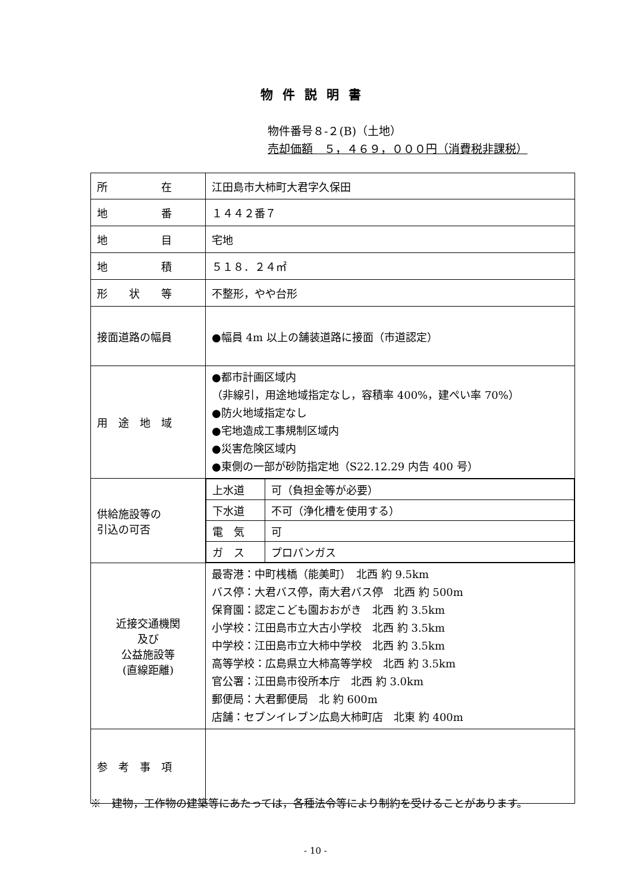物件説明書
物件番号８-２(B)（土地）
売却価額　５，４６９，０００円（消費税非課税）
| 所 在 | 江田島市大柿町大君字久保田 |
| 地 番 | １４４２番７ |
| 地 目 | 宅地 |
| 地 積 | ５１８．２４㎡ |
| 形 状 等 | 不整形，やや台形 |
| 接面道路の幅員 | ●幅員 4m 以上の舗装道路に接面（市道認定） |
| 用 途 地 域 | ●都市計画区域内 （非線引，用途地域指定なし，容積率 400%，建ぺい率 70%） ●防火地域指定なし ●宅地造成工事規制区域内 ●災害危険区域内 ●東側の一部が砂防指定地（S22.12.29 内告 400 号） |
| 供給施設等の 引込の可否 | / 上水道 / 可（負担金等が必要） / / 下水道 / 不可（浄化槽を使用する） / / 電 気 / 可 / / ガ ス / プロパンガス / |
| 近接交通機関 及び 公益施設等 (直線距離) | 最寄港：中町桟橋（能美町） 北西 約 9.5km バス停：大君バス停，南大君バス停 北西 約 500m 保育園：認定こども園おおがき 北西 約 3.5km 小学校：江田島市立大古小学校 北西 約 3.5km 中学校：江田島市立大柿中学校 北西 約 3.5km 高等学校：広島県立大柿高等学校 北西 約 3.5km 官公署：江田島市役所本庁 北西 約 3.0km 郵便局：大君郵便局 北 約 600m 店舗：セブンイレブン広島大柿町店 北東 約 400m |
| 参 考 事 項 | |
※　建物，工作物の建築等にあたっては，各種法令等により制約を受けることがあります。
- 10 -